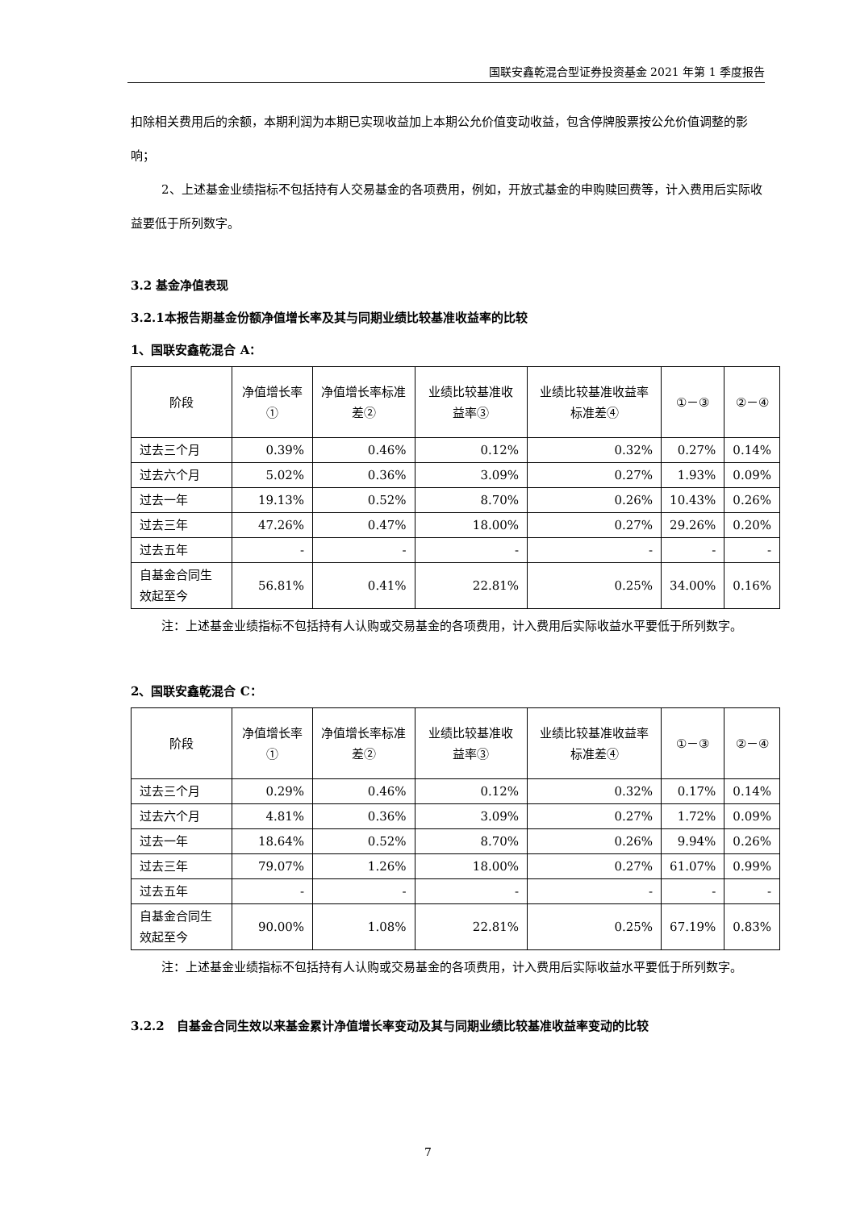国联安鑫乾混合型证券投资基金 2021 年第 1 季度报告
扣除相关费用后的余额，本期利润为本期已实现收益加上本期公允价值变动收益，包含停牌股票按公允价值调整的影响；
2、上述基金业绩指标不包括持有人交易基金的各项费用，例如，开放式基金的申购赎回费等，计入费用后实际收益要低于所列数字。
3.2 基金净值表现
3.2.1本报告期基金份额净值增长率及其与同期业绩比较基准收益率的比较
1、国联安鑫乾混合 A：
| 阶段 | 净值增长率① | 净值增长率标准差② | 业绩比较基准收益率③ | 业绩比较基准收益率标准差④ | ①－③ | ②－④ |
| --- | --- | --- | --- | --- | --- | --- |
| 过去三个月 | 0.39% | 0.46% | 0.12% | 0.32% | 0.27% | 0.14% |
| 过去六个月 | 5.02% | 0.36% | 3.09% | 0.27% | 1.93% | 0.09% |
| 过去一年 | 19.13% | 0.52% | 8.70% | 0.26% | 10.43% | 0.26% |
| 过去三年 | 47.26% | 0.47% | 18.00% | 0.27% | 29.26% | 0.20% |
| 过去五年 | - | - | - | - | - | - |
| 自基金合同生效起至今 | 56.81% | 0.41% | 22.81% | 0.25% | 34.00% | 0.16% |
注：上述基金业绩指标不包括持有人认购或交易基金的各项费用，计入费用后实际收益水平要低于所列数字。
2、国联安鑫乾混合 C：
| 阶段 | 净值增长率① | 净值增长率标准差② | 业绩比较基准收益率③ | 业绩比较基准收益率标准差④ | ①－③ | ②－④ |
| --- | --- | --- | --- | --- | --- | --- |
| 过去三个月 | 0.29% | 0.46% | 0.12% | 0.32% | 0.17% | 0.14% |
| 过去六个月 | 4.81% | 0.36% | 3.09% | 0.27% | 1.72% | 0.09% |
| 过去一年 | 18.64% | 0.52% | 8.70% | 0.26% | 9.94% | 0.26% |
| 过去三年 | 79.07% | 1.26% | 18.00% | 0.27% | 61.07% | 0.99% |
| 过去五年 | - | - | - | - | - | - |
| 自基金合同生效起至今 | 90.00% | 1.08% | 22.81% | 0.25% | 67.19% | 0.83% |
注：上述基金业绩指标不包括持有人认购或交易基金的各项费用，计入费用后实际收益水平要低于所列数字。
3.2.2　自基金合同生效以来基金累计净值增长率变动及其与同期业绩比较基准收益率变动的比较
7